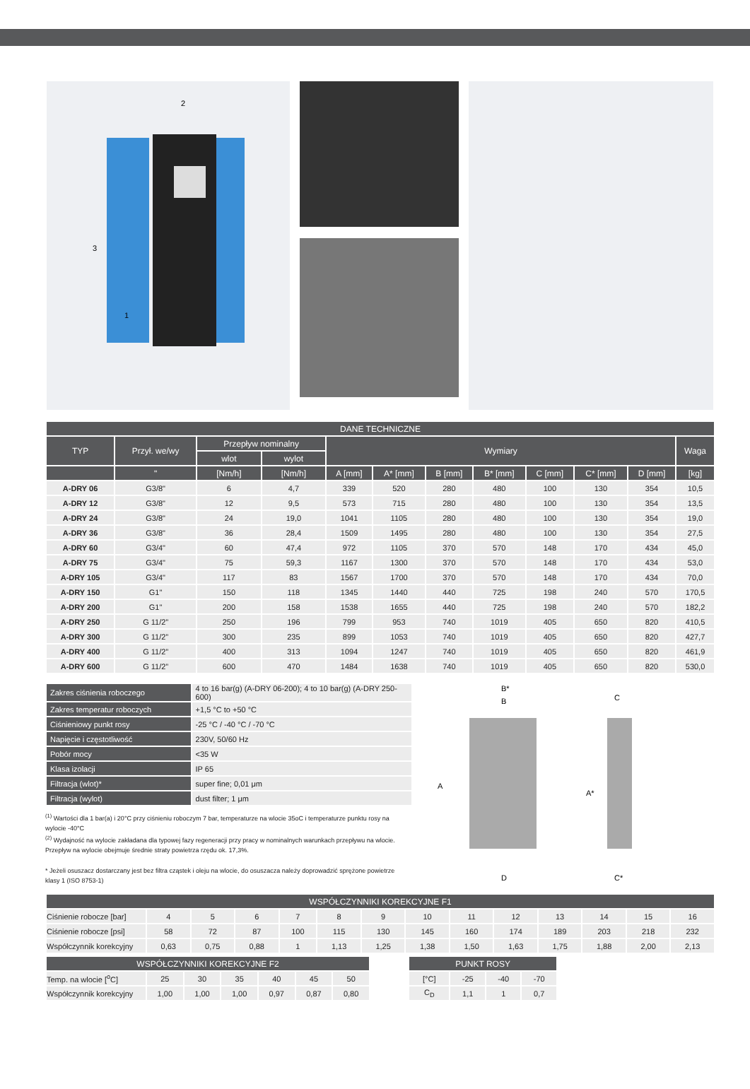2
3
1
| DANE TECHNICZNE | | | | | | | | | | | |
| --- | --- | --- | --- | --- | --- | --- | --- | --- | --- | --- | --- |
| TYP | Przył. we/wy | Przepływ nominalny | | Wymiary | | | | | | | Waga |
| | | wlot | wylot | | | | | | | | |
| | " | [Nm/h] | [Nm/h] | A [mm] | A* [mm] | B [mm] | B* [mm] | C [mm] | C* [mm] | D [mm] | [kg] |
| A-DRY 06 | G3/8" | 6 | 4,7 | 339 | 520 | 280 | 480 | 100 | 130 | 354 | 10,5 |
| A-DRY 12 | G3/8" | 12 | 9,5 | 573 | 715 | 280 | 480 | 100 | 130 | 354 | 13,5 |
| A-DRY 24 | G3/8" | 24 | 19,0 | 1041 | 1105 | 280 | 480 | 100 | 130 | 354 | 19,0 |
| A-DRY 36 | G3/8" | 36 | 28,4 | 1509 | 1495 | 280 | 480 | 100 | 130 | 354 | 27,5 |
| A-DRY 60 | G3/4" | 60 | 47,4 | 972 | 1105 | 370 | 570 | 148 | 170 | 434 | 45,0 |
| A-DRY 75 | G3/4" | 75 | 59,3 | 1167 | 1300 | 370 | 570 | 148 | 170 | 434 | 53,0 |
| A-DRY 105 | G3/4" | 117 | 83 | 1567 | 1700 | 370 | 570 | 148 | 170 | 434 | 70,0 |
| A-DRY 150 | G1" | 150 | 118 | 1345 | 1440 | 440 | 725 | 198 | 240 | 570 | 170,5 |
| A-DRY 200 | G1" | 200 | 158 | 1538 | 1655 | 440 | 725 | 198 | 240 | 570 | 182,2 |
| A-DRY 250 | G 11/2” | 250 | 196 | 799 | 953 | 740 | 1019 | 405 | 650 | 820 | 410,5 |
| A-DRY 300 | G 11/2” | 300 | 235 | 899 | 1053 | 740 | 1019 | 405 | 650 | 820 | 427,7 |
| A-DRY 400 | G 11/2” | 400 | 313 | 1094 | 1247 | 740 | 1019 | 405 | 650 | 820 | 461,9 |
| A-DRY 600 | G 11/2” | 600 | 470 | 1484 | 1638 | 740 | 1019 | 405 | 650 | 820 | 530,0 |
| Zakres ciśnienia roboczego | 4 to 16 bar(g) (A-DRY 06-200); 4 to 10 bar(g) (A-DRY 250-600) |
| Zakres temperatur roboczych | +1,5 °C to +50 °C |
| Ciśnieniowy punkt rosy | -25 °C / -40 °C / -70 °C |
| Napięcie i częstotliwość | 230V, 50/60 Hz |
| Pobór mocy | <35 W |
| Klasa izolacji | IP 65 |
| Filtracja (wlot)* | super fine; 0,01 μm |
| Filtracja (wylot) | dust filter; 1 μm |
<sup>(1)</sup> Wartości dla 1 bar(a) i 20°C przy ciśnieniu roboczym 7 bar, temperaturze na wlocie 35oC i temperaturze punktu rosy na wylocie -40°C
<sup>(2)</sup> Wydajność na wylocie zakładana dla typowej fazy regeneracji przy pracy w nominalnych warunkach przepływu na wlocie. Przepływ na wylocie obejmuje średnie straty powietrza rzędu ok. 17,3%.
* Jeżeli osuszacz dostarczany jest bez filtra cząstek i oleju na wlocie, do osuszacza należy doprowadzić sprężone powietrze klasy 1 (ISO 8753-1)
B*
B
A
A*
C
D
C*
| WSPÓŁCZYNNIKI KOREKCYJNE F1 | | | | | | | | | | | | | |
| --- | --- | --- | --- | --- | --- | --- | --- | --- | --- | --- | --- | --- | --- |
| Ciśnienie robocze [bar] | 4 | 5 | 6 | 7 | 8 | 9 | 10 | 11 | 12 | 13 | 14 | 15 | 16 |
| Ciśnienie robocze [psi] | 58 | 72 | 87 | 100 | 115 | 130 | 145 | 160 | 174 | 189 | 203 | 218 | 232 |
| Współczynnik korekcyjny | 0,63 | 0,75 | 0,88 | 1 | 1,13 | 1,25 | 1,38 | 1,50 | 1,63 | 1,75 | 1,88 | 2,00 | 2,13 |
| WSPÓŁCZYNNIKI KOREKCYJNE F2 | | | | | | |
| --- | --- | --- | --- | --- | --- | --- |
| Temp. na wlocie [<sup>o</sup>C] | 25 | 30 | 35 | 40 | 45 | 50 |
| Współczynnik korekcyjny | 1,00 | 1,00 | 1,00 | 0,97 | 0,87 | 0,80 |
| PUNKT ROSY | | | |
| --- | --- | --- | --- |
| [°C] | -25 | -40 | -70 |
| C<sub>D</sub> | 1,1 | 1 | 0,7 |